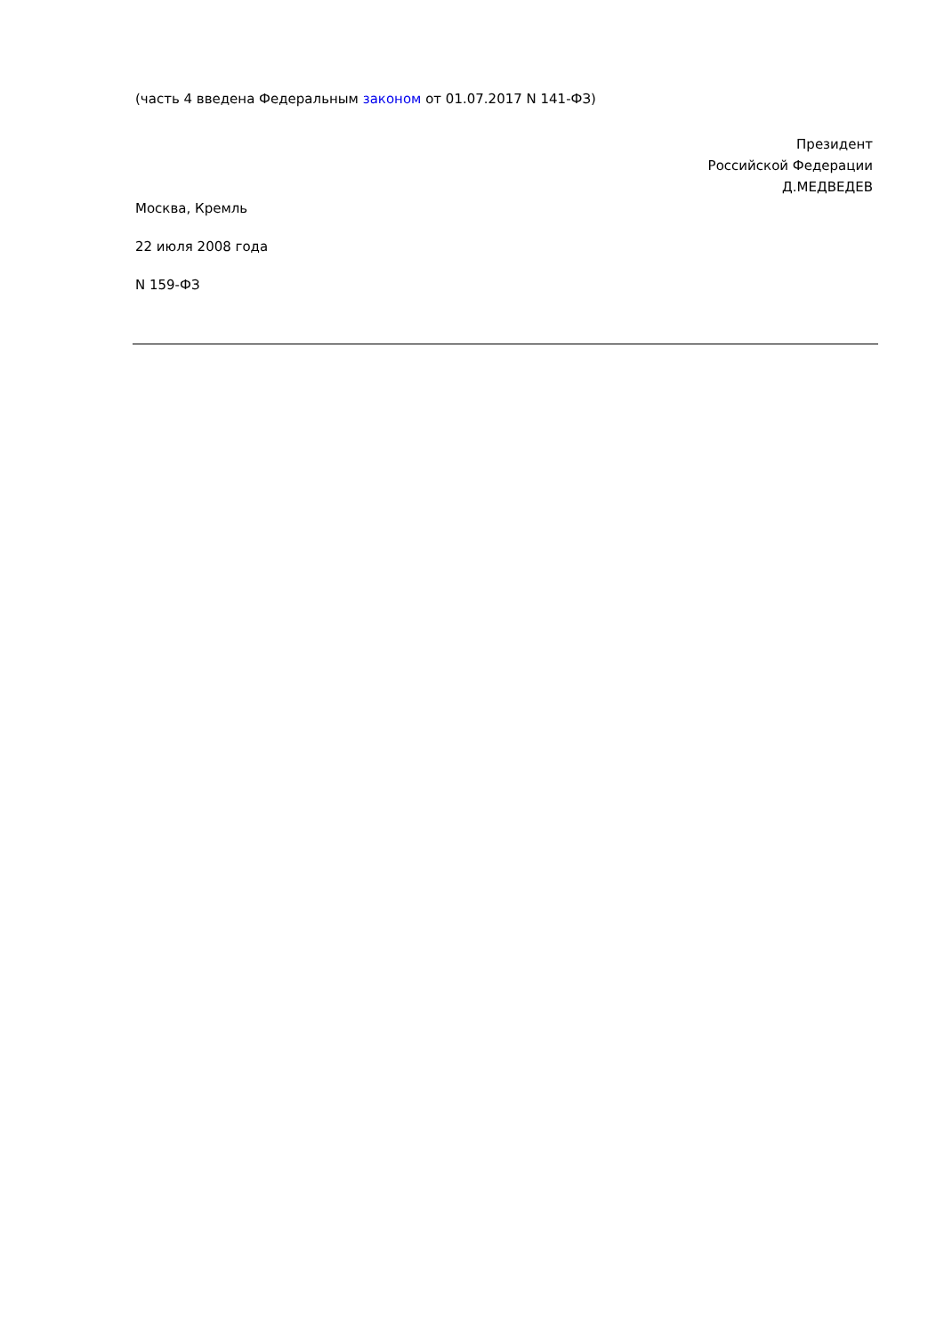(часть 4 введена Федеральным законом от 01.07.2017 N 141-ФЗ)
Президент
Российской Федерации
Д.МЕДВЕДЕВ
Москва, Кремль
22 июля 2008 года
N 159-ФЗ